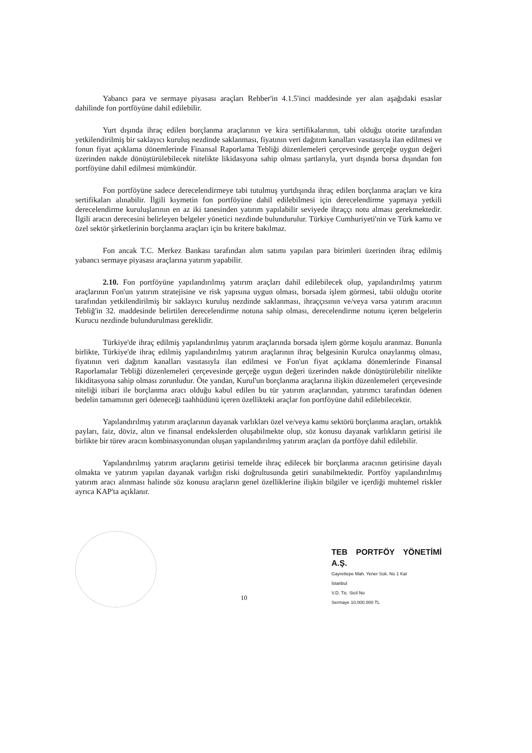Yabancı para ve sermaye piyasası araçları Rehber'in 4.1.5'inci maddesinde yer alan aşağıdaki esaslar dahilinde fon portföyüne dahil edilebilir.
Yurt dışında ihraç edilen borçlanma araçlarının ve kira sertifikalarının, tabi olduğu otorite tarafından yetkilendirilmiş bir saklayıcı kuruluş nezdinde saklanması, fiyatının veri dağıtım kanalları vasıtasıyla ilan edilmesi ve fonun fiyat açıklama dönemlerinde Finansal Raporlama Tebliği düzenlemeleri çerçevesinde gerçeğe uygun değeri üzerinden nakde dönüştürülebilecek nitelikte likidasyona sahip olması şartlarıyla, yurt dışında borsa dışından fon portföyüne dahil edilmesi mümkündür.
Fon portföyüne sadece derecelendirmeye tabi tutulmuş yurtdışında ihraç edilen borçlanma araçları ve kira sertifikaları alınabilir. İlgili kıymetin fon portföyüne dahil edilebilmesi için derecelendirme yapmaya yetkili derecelendirme kuruluşlarının en az iki tanesinden yatırım yapılabilir seviyede ihraççı notu alması gerekmektedir. İlgili aracın derecesini belirleyen belgeler yönetici nezdinde bulundurulur. Türkiye Cumhuriyeti'nin ve Türk kamu ve özel sektör şirketlerinin borçlanma araçları için bu kritere bakılmaz.
Fon ancak T.C. Merkez Bankası tarafından alım satımı yapılan para birimleri üzerinden ihraç edilmiş yabancı sermaye piyasası araçlarına yatırım yapabilir.
2.10. Fon portföyüne yapılandırılmış yatırım araçları dahil edilebilecek olup, yapılandırılmış yatırım araçlarının Fon'un yatırım stratejisine ve risk yapısına uygun olması, borsada işlem görmesi, tabii olduğu otorite tarafından yetkilendirilmiş bir saklayıcı kuruluş nezdinde saklanması, ihraççısının ve/veya varsa yatırım aracının Tebliğ'in 32. maddesinde belirtilen derecelendirme notuna sahip olması, derecelendirme notunu içeren belgelerin Kurucu nezdinde bulundurulması gereklidir.
Türkiye'de ihraç edilmiş yapılandırılmış yatırım araçlarında borsada işlem görme koşulu aranmaz. Bununla birlikte, Türkiye'de ihraç edilmiş yapılandırılmış yatırım araçlarının ihraç belgesinin Kurulca onaylanmış olması, fiyatının veri dağıtım kanalları vasıtasıyla ilan edilmesi ve Fon'un fiyat açıklama dönemlerinde Finansal Raporlamalar Tebliği düzenlemeleri çerçevesinde gerçeğe uygun değeri üzerinden nakde dönüştürülebilir nitelikte likiditasyona sahip olması zorunludur. Öte yandan, Kurul'un borçlanma araçlarına ilişkin düzenlemeleri çerçevesinde niteliği itibari ile borçlanma aracı olduğu kabul edilen bu tür yatırım araçlarından, yatırımcı tarafından ödenen bedelin tamamının geri ödeneceği taahhüdünü içeren özellikteki araçlar fon portföyüne dahil edilebilecektir.
Yapılandırılmış yatırım araçlarının dayanak varlıkları özel ve/veya kamu sektörü borçlanma araçları, ortaklık payları, faiz, döviz, altın ve finansal endekslerden oluşabilmekte olup, söz konusu dayanak varlıkların getirisi ile birlikte bir türev aracın kombinasyonundan oluşan yapılandırılmış yatırım araçları da portföye dahil edilebilir.
Yapılandırılmış yatırım araçlarını getirisi temelde ihraç edilecek bir borçlanma aracının getirisine dayalı olmakta ve yatırım yapılan dayanak varlığın riski doğrultusunda getiri sunabilmektedir. Portföy yapılandırılmış yatırım aracı alınması halinde söz konusu araçların genel özelliklerine ilişkin bilgiler ve içerdiği muhtemel riskler ayrıca KAP'ta açıklanır.
10
TEB PORTFÖY YÖNETİMİ A.Ş.
Gayrettepe Mah. Yener Sok. No 1 Kat
İstanbul
V.D. Tic. Sicil No
Sermaye 10.000.000 TL